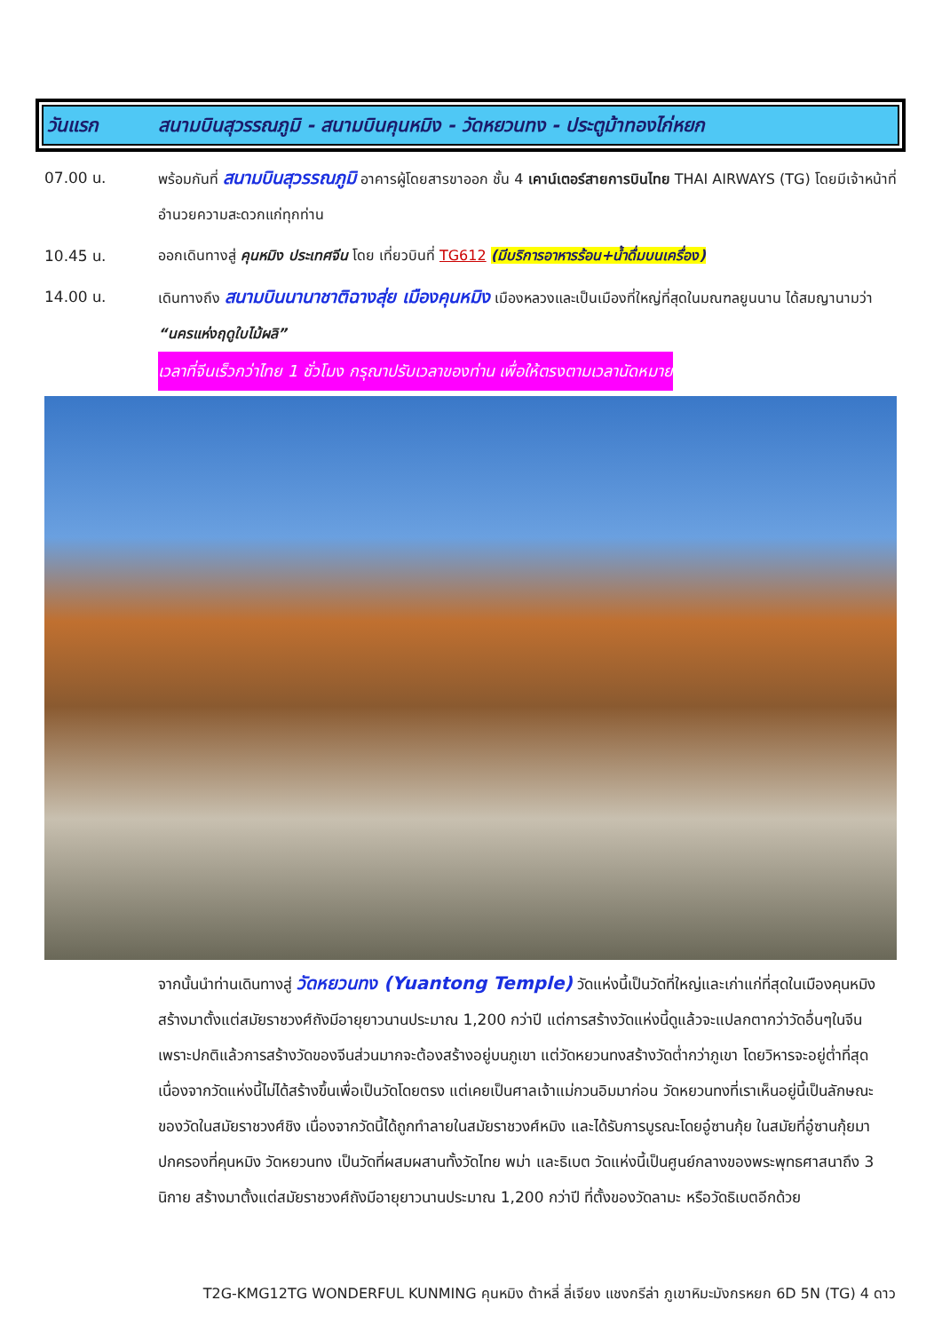วันแรก สนามบินสุวรรณภูมิ - สนามบินคุนหมิง - วัดหยวนทง - ประตูม้าทองไก่หยก
07.00 น. พร้อมกันที่ สนามบินสุวรรณภูมิ อาคารผู้โดยสารขาออก ชั้น 4 เคาน์เตอร์สายการบินไทย THAI AIRWAYS (TG) โดยมีเจ้าหน้าที่อำนวยความสะดวกแก่ทุกท่าน
10.45 น. ออกเดินทางสู่ คุนหมิง ประเทศจีน โดย เที่ยวบินที่ TG612 (มีบริการอาหารร้อน+น้ำดื่มบนเครื่อง)
14.00 น. เดินทางถึง สนามบินนานาชาติฉางสุ่ย เมืองคุนหมิง เมืองหลวงและเป็นเมืองที่ใหญ่ที่สุดในมณฑลยูนนาน ได้สมญานามว่า “นครแห่งฤดูใบไม้ผลิ”
เวลาที่จีนเร็วกว่าไทย 1 ชั่วโมง กรุณาปรับเวลาของท่าน เพื่อให้ตรงตามเวลานัดหมาย
จากนั้นนำท่านเดินทางสู่ วัดหยวนทง (Yuantong Temple) วัดแห่งนี้เป็นวัดที่ใหญ่และเก่าแก่ที่สุดในเมืองคุนหมิง สร้างมาตั้งแต่สมัยราชวงศ์ถังมีอายุยาวนานประมาณ 1,200 กว่าปี แต่การสร้างวัดแห่งนี้ดูแล้วจะแปลกตากว่าวัดอื่นๆในจีน เพราะปกติแล้วการสร้างวัดของจีนส่วนมากจะต้องสร้างอยู่บนภูเขา แต่วัดหยวนทงสร้างวัดต่ำกว่าภูเขา โดยวิหารจะอยู่ต่ำที่สุด เนื่องจากวัดแห่งนี้ไม่ได้สร้างขึ้นเพื่อเป็นวัดโดยตรง แต่เคยเป็นศาลเจ้าแม่กวนอิมมาก่อน วัดหยวนทงที่เราเห็นอยู่นี้เป็นลักษณะของวัดในสมัยราชวงศ์ชิง เนื่องจากวัดนี้ได้ถูกทำลายในสมัยราชวงศ์หมิง และได้รับการบูรณะโดยอู๋ซานกุ้ย ในสมัยที่อู๋ซานกุ้ยมาปกครองที่คุนหมิง วัดหยวนทง เป็นวัดที่ผสมผสานทั้งวัดไทย พม่า และธิเบต วัดแห่งนี้เป็นศูนย์กลางของพระพุทธศาสนาถึง 3 นิกาย สร้างมาตั้งแต่สมัยราชวงศ์ถังมีอายุยาวนานประมาณ 1,200 กว่าปี ที่ตั้งของวัดลามะ หรือวัดธิเบตอีกด้วย
T2G-KMG12TG WONDERFUL KUNMING คุนหมิง ต้าหลี่ ลี่เจียง แชงกรีล่า ภูเขาหิมะมังกรหยก 6D 5N (TG) 4 ดาว